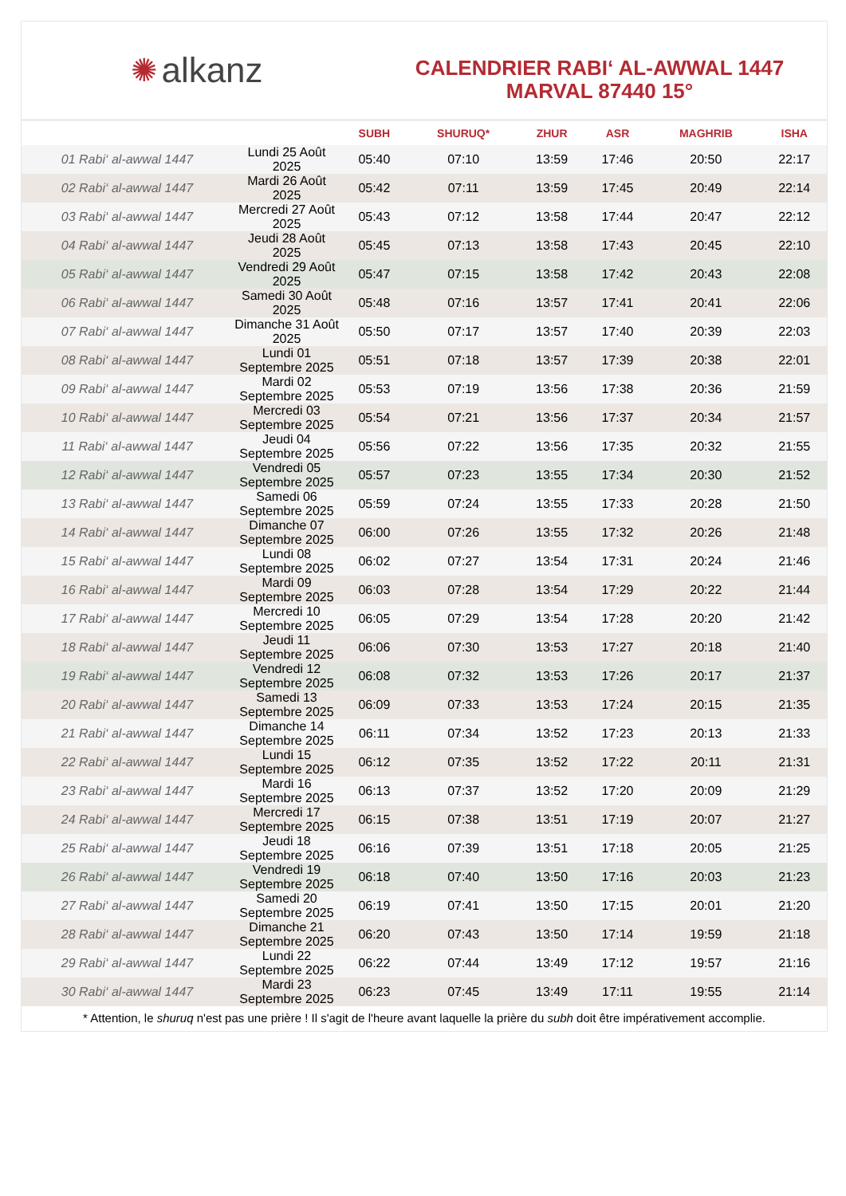✺ alkanz
CALENDRIER RABI‘ AL-AWWAL 1447
MARVAL 87440 15°
| | | SUBH | SHURUQ* | ZHUR | ASR | MAGHRIB | ISHA |
| --- | --- | --- | --- | --- | --- | --- | --- |
| 01 Rabi‘ al-awwal 1447 | Lundi 25 Août 2025 | 05:40 | 07:10 | 13:59 | 17:46 | 20:50 | 22:17 |
| 02 Rabi‘ al-awwal 1447 | Mardi 26 Août 2025 | 05:42 | 07:11 | 13:59 | 17:45 | 20:49 | 22:14 |
| 03 Rabi‘ al-awwal 1447 | Mercredi 27 Août 2025 | 05:43 | 07:12 | 13:58 | 17:44 | 20:47 | 22:12 |
| 04 Rabi‘ al-awwal 1447 | Jeudi 28 Août 2025 | 05:45 | 07:13 | 13:58 | 17:43 | 20:45 | 22:10 |
| 05 Rabi‘ al-awwal 1447 | Vendredi 29 Août 2025 | 05:47 | 07:15 | 13:58 | 17:42 | 20:43 | 22:08 |
| 06 Rabi‘ al-awwal 1447 | Samedi 30 Août 2025 | 05:48 | 07:16 | 13:57 | 17:41 | 20:41 | 22:06 |
| 07 Rabi‘ al-awwal 1447 | Dimanche 31 Août 2025 | 05:50 | 07:17 | 13:57 | 17:40 | 20:39 | 22:03 |
| 08 Rabi‘ al-awwal 1447 | Lundi 01 Septembre 2025 | 05:51 | 07:18 | 13:57 | 17:39 | 20:38 | 22:01 |
| 09 Rabi‘ al-awwal 1447 | Mardi 02 Septembre 2025 | 05:53 | 07:19 | 13:56 | 17:38 | 20:36 | 21:59 |
| 10 Rabi‘ al-awwal 1447 | Mercredi 03 Septembre 2025 | 05:54 | 07:21 | 13:56 | 17:37 | 20:34 | 21:57 |
| 11 Rabi‘ al-awwal 1447 | Jeudi 04 Septembre 2025 | 05:56 | 07:22 | 13:56 | 17:35 | 20:32 | 21:55 |
| 12 Rabi‘ al-awwal 1447 | Vendredi 05 Septembre 2025 | 05:57 | 07:23 | 13:55 | 17:34 | 20:30 | 21:52 |
| 13 Rabi‘ al-awwal 1447 | Samedi 06 Septembre 2025 | 05:59 | 07:24 | 13:55 | 17:33 | 20:28 | 21:50 |
| 14 Rabi‘ al-awwal 1447 | Dimanche 07 Septembre 2025 | 06:00 | 07:26 | 13:55 | 17:32 | 20:26 | 21:48 |
| 15 Rabi‘ al-awwal 1447 | Lundi 08 Septembre 2025 | 06:02 | 07:27 | 13:54 | 17:31 | 20:24 | 21:46 |
| 16 Rabi‘ al-awwal 1447 | Mardi 09 Septembre 2025 | 06:03 | 07:28 | 13:54 | 17:29 | 20:22 | 21:44 |
| 17 Rabi‘ al-awwal 1447 | Mercredi 10 Septembre 2025 | 06:05 | 07:29 | 13:54 | 17:28 | 20:20 | 21:42 |
| 18 Rabi‘ al-awwal 1447 | Jeudi 11 Septembre 2025 | 06:06 | 07:30 | 13:53 | 17:27 | 20:18 | 21:40 |
| 19 Rabi‘ al-awwal 1447 | Vendredi 12 Septembre 2025 | 06:08 | 07:32 | 13:53 | 17:26 | 20:17 | 21:37 |
| 20 Rabi‘ al-awwal 1447 | Samedi 13 Septembre 2025 | 06:09 | 07:33 | 13:53 | 17:24 | 20:15 | 21:35 |
| 21 Rabi‘ al-awwal 1447 | Dimanche 14 Septembre 2025 | 06:11 | 07:34 | 13:52 | 17:23 | 20:13 | 21:33 |
| 22 Rabi‘ al-awwal 1447 | Lundi 15 Septembre 2025 | 06:12 | 07:35 | 13:52 | 17:22 | 20:11 | 21:31 |
| 23 Rabi‘ al-awwal 1447 | Mardi 16 Septembre 2025 | 06:13 | 07:37 | 13:52 | 17:20 | 20:09 | 21:29 |
| 24 Rabi‘ al-awwal 1447 | Mercredi 17 Septembre 2025 | 06:15 | 07:38 | 13:51 | 17:19 | 20:07 | 21:27 |
| 25 Rabi‘ al-awwal 1447 | Jeudi 18 Septembre 2025 | 06:16 | 07:39 | 13:51 | 17:18 | 20:05 | 21:25 |
| 26 Rabi‘ al-awwal 1447 | Vendredi 19 Septembre 2025 | 06:18 | 07:40 | 13:50 | 17:16 | 20:03 | 21:23 |
| 27 Rabi‘ al-awwal 1447 | Samedi 20 Septembre 2025 | 06:19 | 07:41 | 13:50 | 17:15 | 20:01 | 21:20 |
| 28 Rabi‘ al-awwal 1447 | Dimanche 21 Septembre 2025 | 06:20 | 07:43 | 13:50 | 17:14 | 19:59 | 21:18 |
| 29 Rabi‘ al-awwal 1447 | Lundi 22 Septembre 2025 | 06:22 | 07:44 | 13:49 | 17:12 | 19:57 | 21:16 |
| 30 Rabi‘ al-awwal 1447 | Mardi 23 Septembre 2025 | 06:23 | 07:45 | 13:49 | 17:11 | 19:55 | 21:14 |
* Attention, le shuruq n'est pas une prière ! Il s'agit de l'heure avant laquelle la prière du subh doit être impérativement accomplie.